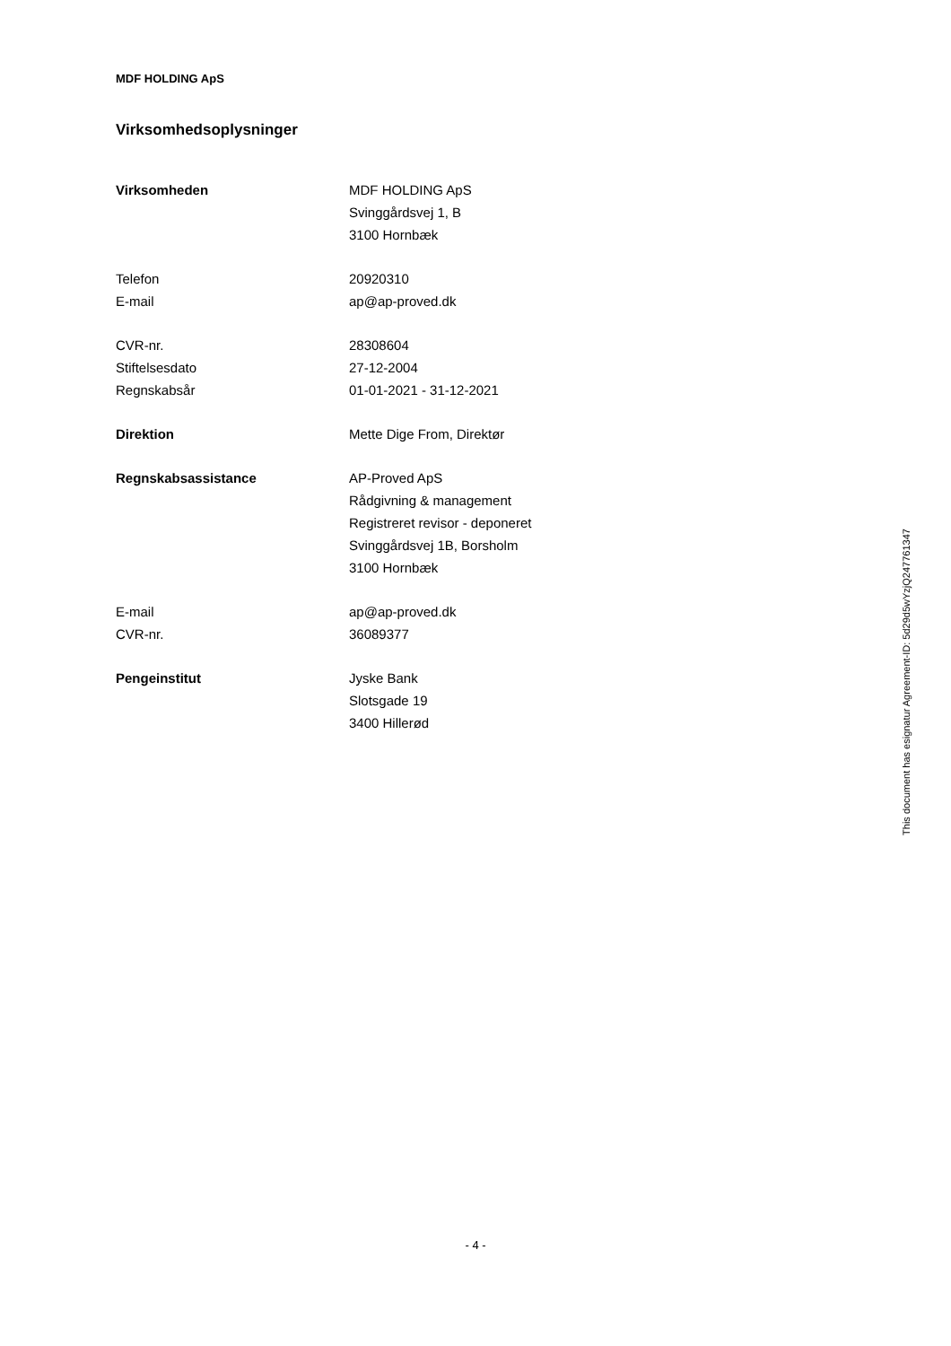MDF HOLDING ApS
Virksomhedsoplysninger
| Virksomheden | MDF HOLDING ApS |
| | Svinggårdsvej 1, B |
| | 3100 Hornbæk |
| Telefon | 20920310 |
| E-mail | ap@ap-proved.dk |
| CVR-nr. | 28308604 |
| Stiftelsesdato | 27-12-2004 |
| Regnskabsår | 01-01-2021 - 31-12-2021 |
| Direktion | Mette Dige From, Direktør |
| Regnskabsassistance | AP-Proved ApS |
| | Rådgivning & management |
| | Registreret revisor - deponeret |
| | Svinggårdsvej 1B, Borsholm |
| | 3100 Hornbæk |
| E-mail | ap@ap-proved.dk |
| CVR-nr. | 36089377 |
| Pengeinstitut | Jyske Bank |
| | Slotsgade 19 |
| | 3400 Hillerød |
This document has esignatur Agreement-ID: 5d29d5wYzjQ247761347
- 4 -